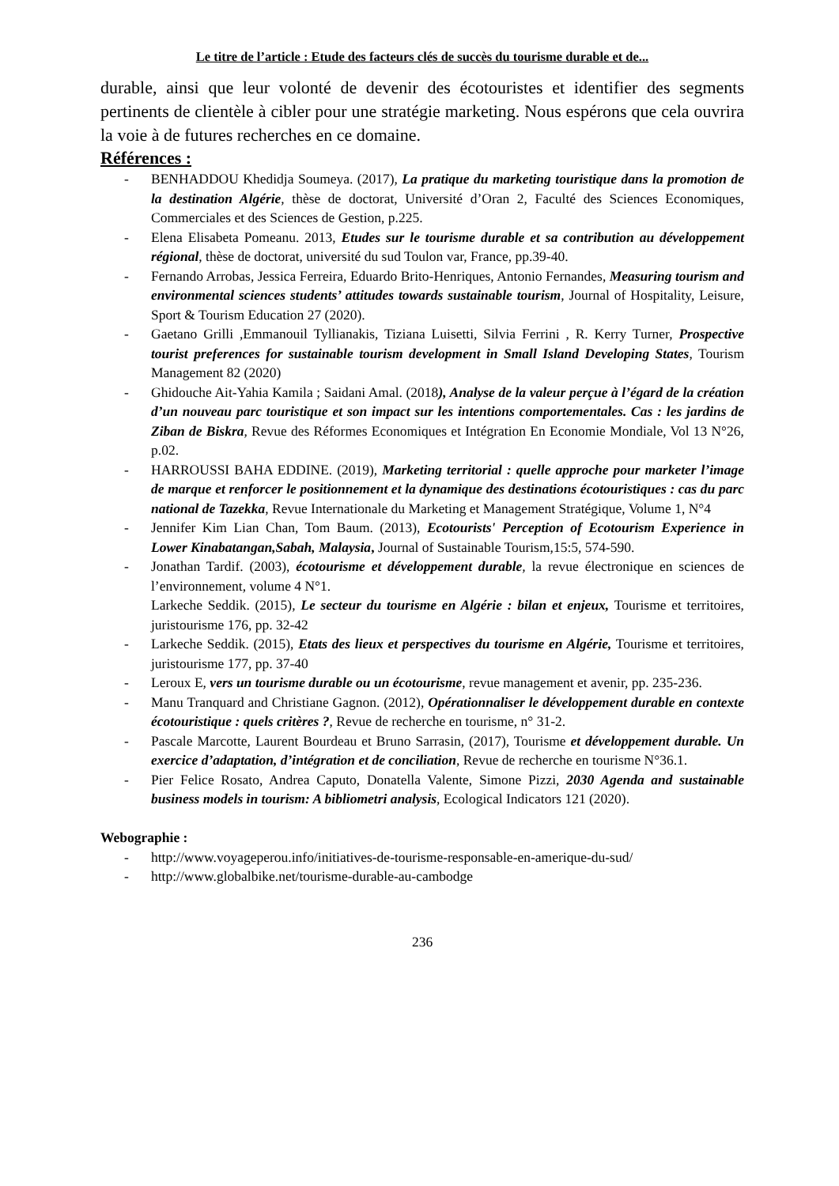Le titre de l’article : Etude des facteurs clés de succès du tourisme durable et de...
durable, ainsi que leur volonté de devenir des écotouristes et identifier des segments pertinents de clientèle à cibler pour une stratégie marketing. Nous espérons que cela ouvrira la voie à de futures recherches en ce domaine.
Références :
- BENHADDOU Khedidja Soumeya. (2017), La pratique du marketing touristique dans la promotion de la destination Algérie, thèse de doctorat, Université d’Oran 2, Faculté des Sciences Economiques, Commerciales et des Sciences de Gestion, p.225.
- Elena Elisabeta Pomeanu. 2013, Etudes sur le tourisme durable et sa contribution au développement régional, thèse de doctorat, université du sud Toulon var, France, pp.39-40.
- Fernando Arrobas, Jessica Ferreira, Eduardo Brito-Henriques, Antonio Fernandes, Measuring tourism and environmental sciences students’ attitudes towards sustainable tourism, Journal of Hospitality, Leisure, Sport & Tourism Education 27 (2020).
- Gaetano Grilli ,Emmanouil Tyllianakis, Tiziana Luisetti, Silvia Ferrini , R. Kerry Turner, Prospective tourist preferences for sustainable tourism development in Small Island Developing States, Tourism Management 82 (2020)
- Ghidouche Ait-Yahia Kamila ; Saidani Amal. (2018), Analyse de la valeur perçue à l’égard de la création d’un nouveau parc touristique et son impact sur les intentions comportementales. Cas : les jardins de Ziban de Biskra, Revue des Réformes Economiques et Intégration En Economie Mondiale, Vol 13 N°26, p.02.
- HARROUSSI BAHA EDDINE. (2019), Marketing territorial : quelle approche pour marketer l’image de marque et renforcer le positionnement et la dynamique des destinations écotouristiques : cas du parc national de Tazekka, Revue Internationale du Marketing et Management Stratégique, Volume 1, N°4
- Jennifer Kim Lian Chan, Tom Baum. (2013), Ecotourists' Perception of Ecotourism Experience in Lower Kinabatangan,Sabah, Malaysia, Journal of Sustainable Tourism,15:5, 574-590.
- Jonathan Tardif. (2003), écotourisme et développement durable, la revue électronique en sciences de l’environnement, volume 4 N°1.
Larkeche Seddik. (2015), Le secteur du tourisme en Algérie : bilan et enjeux, Tourisme et territoires, juristourisme 176, pp. 32-42
- Larkeche Seddik. (2015), Etats des lieux et perspectives du tourisme en Algérie, Tourisme et territoires, juristourisme 177, pp. 37-40
- Leroux E, vers un tourisme durable ou un écotourisme, revue management et avenir, pp. 235-236.
- Manu Tranquard and Christiane Gagnon. (2012), Opérationnaliser le développement durable en contexte écotouristique : quels critères ?, Revue de recherche en tourisme, n° 31-2.
- Pascale Marcotte, Laurent Bourdeau et Bruno Sarrasin, (2017), Tourisme et développement durable. Un exercice d’adaptation, d’intégration et de conciliation, Revue de recherche en tourisme N°36.1.
- Pier Felice Rosato, Andrea Caputo, Donatella Valente, Simone Pizzi, 2030 Agenda and sustainable business models in tourism: A bibliometri analysis, Ecological Indicators 121 (2020).
Webographie :
- http://www.voyageperou.info/initiatives-de-tourisme-responsable-en-amerique-du-sud/
- http://www.globalbike.net/tourisme-durable-au-cambodge
236